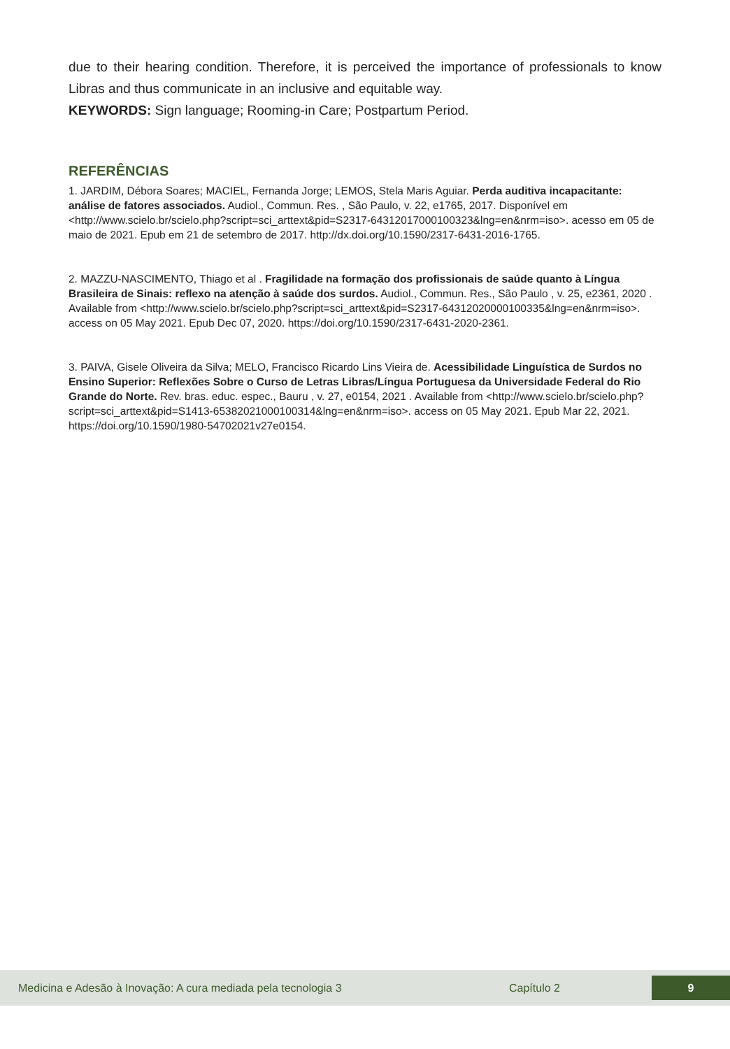due to their hearing condition. Therefore, it is perceived the importance of professionals to know Libras and thus communicate in an inclusive and equitable way.
KEYWORDS: Sign language; Rooming-in Care; Postpartum Period.
REFERÊNCIAS
1. JARDIM, Débora Soares; MACIEL, Fernanda Jorge; LEMOS, Stela Maris Aguiar. Perda auditiva incapacitante: análise de fatores associados. Audiol., Commun. Res. , São Paulo, v. 22, e1765, 2017. Disponível em <http://www.scielo.br/scielo.php?script=sci_arttext&pid=S2317-64312017000100323&lng=en&nrm=iso>. acesso em 05 de maio de 2021. Epub em 21 de setembro de 2017. http://dx.doi.org/10.1590/2317-6431-2016-1765.
2. MAZZU-NASCIMENTO, Thiago et al . Fragilidade na formação dos profissionais de saúde quanto à Língua Brasileira de Sinais: reflexo na atenção à saúde dos surdos. Audiol., Commun. Res., São Paulo , v. 25, e2361, 2020 . Available from <http://www.scielo.br/scielo.php?script=sci_arttext&pid=S2317-64312020000100335&lng=en&nrm=iso>. access on 05 May 2021. Epub Dec 07, 2020. https://doi.org/10.1590/2317-6431-2020-2361.
3. PAIVA, Gisele Oliveira da Silva; MELO, Francisco Ricardo Lins Vieira de. Acessibilidade Linguística de Surdos no Ensino Superior: Reflexões Sobre o Curso de Letras Libras/Língua Portuguesa da Universidade Federal do Rio Grande do Norte. Rev. bras. educ. espec., Bauru , v. 27, e0154, 2021 . Available from <http://www.scielo.br/scielo.php?script=sci_arttext&pid=S1413-65382021000100314&lng=en&nrm=iso>. access on 05 May 2021. Epub Mar 22, 2021. https://doi.org/10.1590/1980-54702021v27e0154.
Medicina e Adesão à Inovação: A cura mediada pela tecnologia 3 Capítulo 2 9